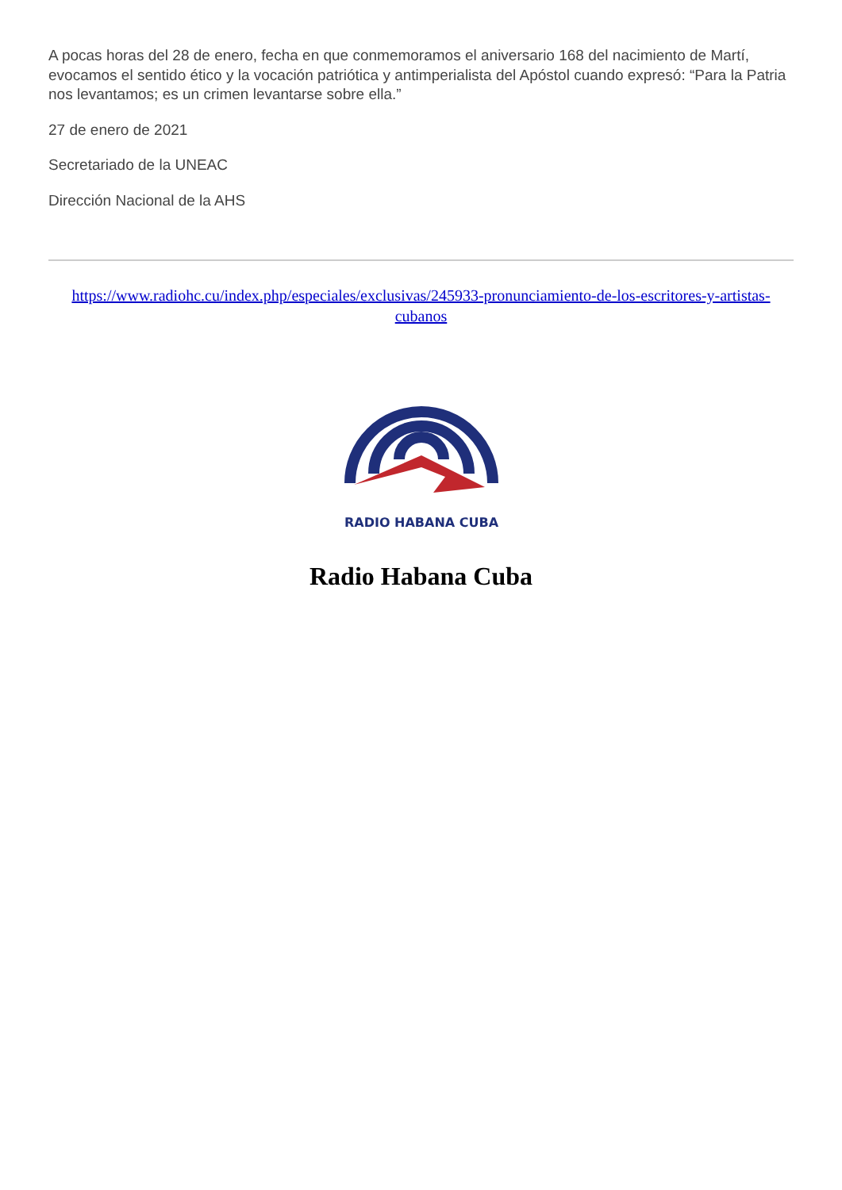A pocas horas del 28 de enero, fecha en que conmemoramos el aniversario 168 del nacimiento de Martí, evocamos el sentido ético y la vocación patriótica y antimperialista del Apóstol cuando expresó: “Para la Patria nos levantamos; es un crimen levantarse sobre ella.”
27 de enero de 2021
Secretariado de la UNEAC
Dirección Nacional de la AHS
https://www.radiohc.cu/index.php/especiales/exclusivas/245933-pronunciamiento-de-los-escritores-y-artistas-cubanos
RADIO HABANA CUBA
Radio Habana Cuba